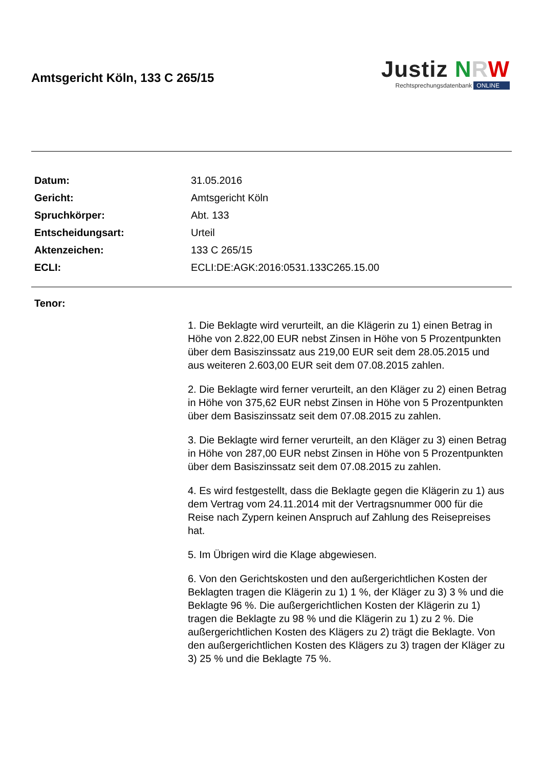Amtsgericht Köln, 133 C 265/15
Justiz NRW
Rechtsprechungsdatenbank ONLINE
| Datum: | 31.05.2016 |
| Gericht: | Amtsgericht Köln |
| Spruchkörper: | Abt. 133 |
| Entscheidungsart: | Urteil |
| Aktenzeichen: | 133 C 265/15 |
| ECLI: | ECLI:DE:AGK:2016:0531.133C265.15.00 |
Tenor:
1. Die Beklagte wird verurteilt, an die Klägerin zu 1) einen Betrag in Höhe von 2.822,00 EUR nebst Zinsen in Höhe von 5 Prozentpunkten über dem Basiszinssatz aus 219,00 EUR seit dem 28.05.2015 und aus weiteren 2.603,00 EUR seit dem 07.08.2015 zahlen.
2. Die Beklagte wird ferner verurteilt, an den Kläger zu 2) einen Betrag in Höhe von 375,62 EUR nebst Zinsen in Höhe von 5 Prozentpunkten über dem Basiszinssatz seit dem 07.08.2015 zu zahlen.
3. Die Beklagte wird ferner verurteilt, an den Kläger zu 3) einen Betrag in Höhe von 287,00 EUR nebst Zinsen in Höhe von 5 Prozentpunkten über dem Basiszinssatz seit dem 07.08.2015 zu zahlen.
4. Es wird festgestellt, dass die Beklagte gegen die Klägerin zu 1) aus dem Vertrag vom 24.11.2014 mit der Vertragsnummer 000 für die Reise nach Zypern keinen Anspruch auf Zahlung des Reisepreises hat.
5. Im Übrigen wird die Klage abgewiesen.
6. Von den Gerichtskosten und den außergerichtlichen Kosten der Beklagten tragen die Klägerin zu 1) 1 %, der Kläger zu 3) 3 % und die Beklagte 96 %. Die außergerichtlichen Kosten der Klägerin zu 1) tragen die Beklagte zu 98 % und die Klägerin zu 1) zu 2 %. Die außergerichtlichen Kosten des Klägers zu 2) trägt die Beklagte. Von den außergerichtlichen Kosten des Klägers zu 3) tragen der Kläger zu 3) 25 % und die Beklagte 75 %.